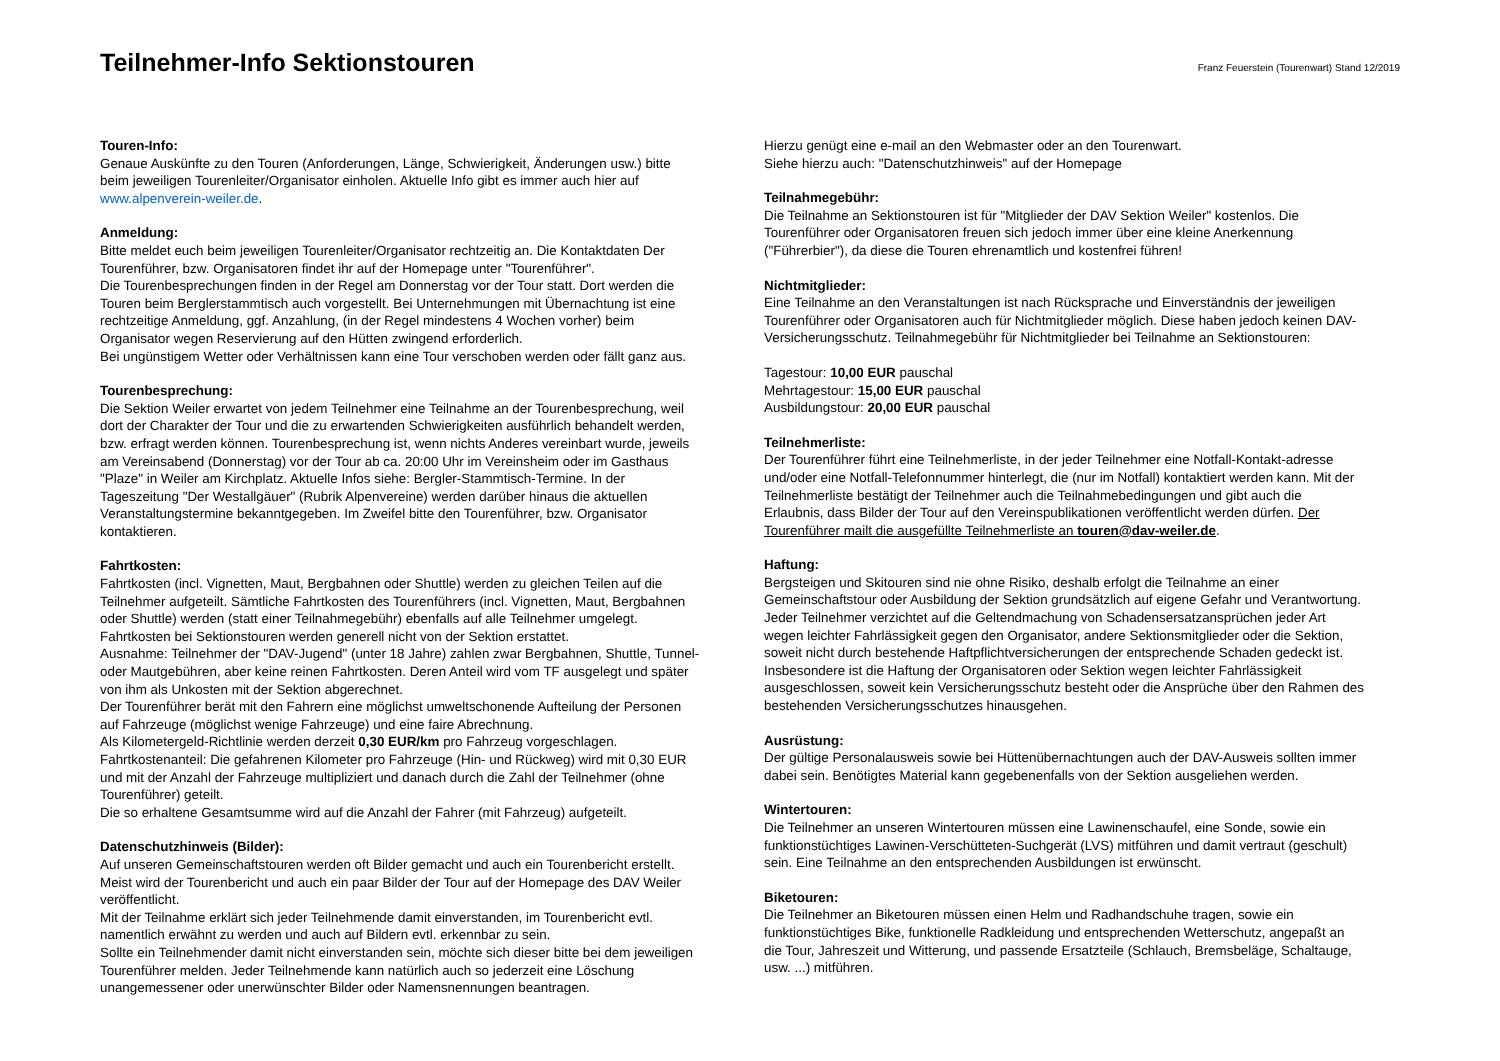Teilnehmer-Info Sektionstouren
Franz Feuerstein (Tourenwart) Stand 12/2019
Touren-Info:
Genaue Auskünfte zu den Touren (Anforderungen, Länge, Schwierigkeit, Änderungen usw.) bitte beim jeweiligen Tourenleiter/Organisator einholen. Aktuelle Info gibt es immer auch hier auf www.alpenverein-weiler.de.
Anmeldung:
Bitte meldet euch beim jeweiligen Tourenleiter/Organisator rechtzeitig an. Die Kontaktdaten Der Tourenführer, bzw. Organisatoren findet ihr auf der Homepage unter "Tourenführer".
Die Tourenbesprechungen finden in der Regel am Donnerstag vor der Tour statt. Dort werden die Touren beim Berglerstammtisch auch vorgestellt. Bei Unternehmungen mit Übernachtung ist eine rechtzeitige Anmeldung, ggf. Anzahlung, (in der Regel mindestens 4 Wochen vorher) beim Organisator wegen Reservierung auf den Hütten zwingend erforderlich.
Bei ungünstigem Wetter oder Verhältnissen kann eine Tour verschoben werden oder fällt ganz aus.
Tourenbesprechung:
Die Sektion Weiler erwartet von jedem Teilnehmer eine Teilnahme an der Tourenbesprechung, weil dort der Charakter der Tour und die zu erwartenden Schwierigkeiten ausführlich behandelt werden, bzw. erfragt werden können. Tourenbesprechung ist, wenn nichts Anderes vereinbart wurde, jeweils am Vereinsabend (Donnerstag) vor der Tour ab ca. 20:00 Uhr im Vereinsheim oder im Gasthaus "Plaze" in Weiler am Kirchplatz. Aktuelle Infos siehe: Bergler-Stammtisch-Termine. In der Tageszeitung "Der Westallgäuer" (Rubrik Alpenvereine) werden darüber hinaus die aktuellen Veranstaltungstermine bekanntgegeben. Im Zweifel bitte den Tourenführer, bzw. Organisator kontaktieren.
Fahrtkosten:
Fahrtkosten (incl. Vignetten, Maut, Bergbahnen oder Shuttle) werden zu gleichen Teilen auf die Teilnehmer aufgeteilt. Sämtliche Fahrtkosten des Tourenführers (incl. Vignetten, Maut, Bergbahnen oder Shuttle) werden (statt einer Teilnahmegebühr) ebenfalls auf alle Teilnehmer umgelegt. Fahrtkosten bei Sektionstouren werden generell nicht von der Sektion erstattet.
Ausnahme: Teilnehmer der "DAV-Jugend" (unter 18 Jahre) zahlen zwar Bergbahnen, Shuttle, Tunnel- oder Mautgebühren, aber keine reinen Fahrtkosten. Deren Anteil wird vom TF ausgelegt und später von ihm als Unkosten mit der Sektion abgerechnet.
Der Tourenführer berät mit den Fahrern eine möglichst umweltschonende Aufteilung der Personen auf Fahrzeuge (möglichst wenige Fahrzeuge) und eine faire Abrechnung.
Als Kilometergeld-Richtlinie werden derzeit 0,30 EUR/km pro Fahrzeug vorgeschlagen.
Fahrtkostenanteil: Die gefahrenen Kilometer pro Fahrzeuge (Hin- und Rückweg) wird mit 0,30 EUR und mit der Anzahl der Fahrzeuge multipliziert und danach durch die Zahl der Teilnehmer (ohne Tourenführer) geteilt.
Die so erhaltene Gesamtsumme wird auf die Anzahl der Fahrer (mit Fahrzeug) aufgeteilt.
Datenschutzhinweis (Bilder):
Auf unseren Gemeinschaftstouren werden oft Bilder gemacht und auch ein Tourenbericht erstellt. Meist wird der Tourenbericht und auch ein paar Bilder der Tour auf der Homepage des DAV Weiler veröffentlicht.
Mit der Teilnahme erklärt sich jeder Teilnehmende damit einverstanden, im Tourenbericht evtl. namentlich erwähnt zu werden und auch auf Bildern evtl. erkennbar zu sein.
Sollte ein Teilnehmender damit nicht einverstanden sein, möchte sich dieser bitte bei dem jeweiligen Tourenführer melden. Jeder Teilnehmende kann natürlich auch so jederzeit eine Löschung unangemessener oder unerwünschter Bilder oder Namensnennungen beantragen.
Hierzu genügt eine e-mail an den Webmaster oder an den Tourenwart.
Siehe hierzu auch: "Datenschutzhinweis" auf der Homepage
Teilnahmegebühr:
Die Teilnahme an Sektionstouren ist für "Mitglieder der DAV Sektion Weiler" kostenlos. Die Tourenführer oder Organisatoren freuen sich jedoch immer über eine kleine Anerkennung ("Führerbier"), da diese die Touren ehrenamtlich und kostenfrei führen!
Nichtmitglieder:
Eine Teilnahme an den Veranstaltungen ist nach Rücksprache und Einverständnis der jeweiligen Tourenführer oder Organisatoren auch für Nichtmitglieder möglich. Diese haben jedoch keinen DAV-Versicherungsschutz. Teilnahmegebühr für Nichtmitglieder bei Teilnahme an Sektionstouren:
Tagestour: 10,00 EUR pauschal
Mehrtagestour: 15,00 EUR pauschal
Ausbildungstour: 20,00 EUR pauschal
Teilnehmerliste:
Der Tourenführer führt eine Teilnehmerliste, in der jeder Teilnehmer eine Notfall-Kontakt-adresse und/oder eine Notfall-Telefonnummer hinterlegt, die (nur im Notfall) kontaktiert werden kann. Mit der Teilnehmerliste bestätigt der Teilnehmer auch die Teilnahmebedingungen und gibt auch die Erlaubnis, dass Bilder der Tour auf den Vereinspublikationen veröffentlicht werden dürfen. Der Tourenführer mailt die ausgefüllte Teilnehmerliste an touren@dav-weiler.de.
Haftung:
Bergsteigen und Skitouren sind nie ohne Risiko, deshalb erfolgt die Teilnahme an einer Gemeinschaftstour oder Ausbildung der Sektion grundsätzlich auf eigene Gefahr und Verantwortung. Jeder Teilnehmer verzichtet auf die Geltendmachung von Schadensersatzansprüchen jeder Art wegen leichter Fahrlässigkeit gegen den Organisator, andere Sektionsmitglieder oder die Sektion, soweit nicht durch bestehende Haftpflichtversicherungen der entsprechende Schaden gedeckt ist. Insbesondere ist die Haftung der Organisatoren oder Sektion wegen leichter Fahrlässigkeit ausgeschlossen, soweit kein Versicherungsschutz besteht oder die Ansprüche über den Rahmen des bestehenden Versicherungsschutzes hinausgehen.
Ausrüstung:
Der gültige Personalausweis sowie bei Hüttenübernachtungen auch der DAV-Ausweis sollten immer dabei sein. Benötigtes Material kann gegebenenfalls von der Sektion ausgeliehen werden.
Wintertouren:
Die Teilnehmer an unseren Wintertouren müssen eine Lawinenschaufel, eine Sonde, sowie ein funktionstüchtiges Lawinen-Verschütteten-Suchgerät (LVS) mitführen und damit vertraut (geschult) sein. Eine Teilnahme an den entsprechenden Ausbildungen ist erwünscht.
Biketouren:
Die Teilnehmer an Biketouren müssen einen Helm und Radhandschuhe tragen, sowie ein funktionstüchtiges Bike, funktionelle Radkleidung und entsprechenden Wetterschutz, angepaßt an die Tour, Jahreszeit und Witterung, und passende Ersatzteile (Schlauch, Bremsbeläge, Schaltauge, usw. ...) mitführen.